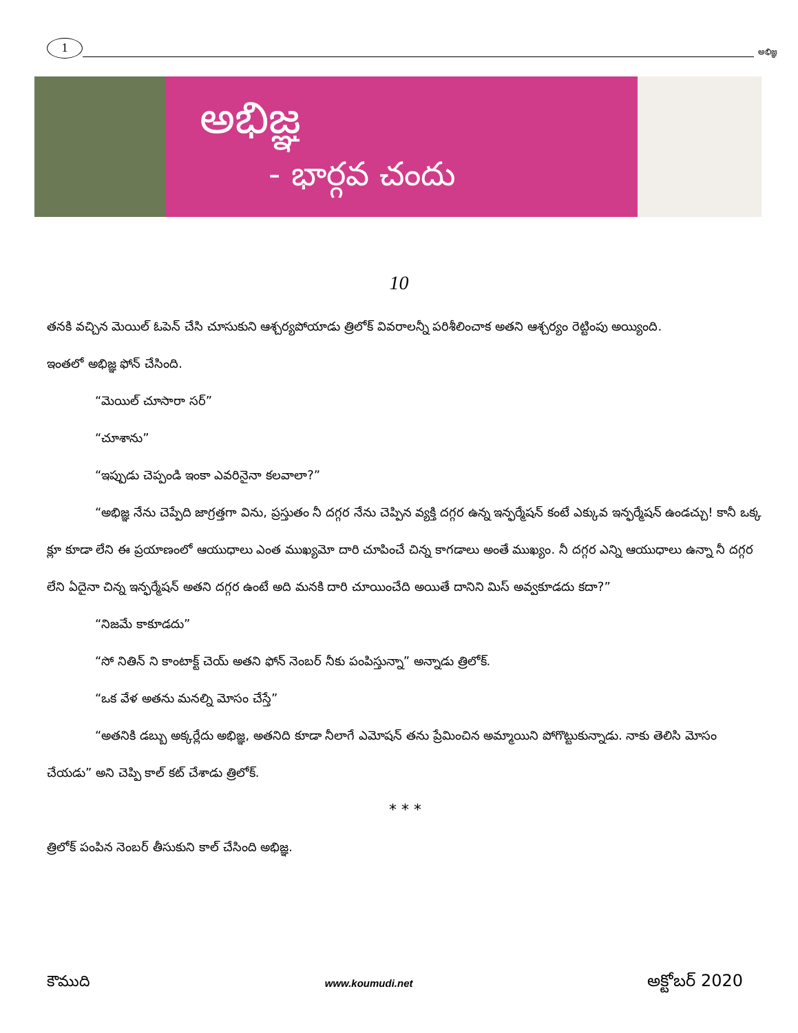1
అభిజ్ఞ
అభిజ్ఞ
- భార్గవ చందు
10
తనకి వచ్చిన మెయిల్ ఓపెన్ చేసి చూసుకుని ఆశ్చర్యపోయాడు త్రిలోక్ వివరాలన్నీ పరిశీలించాక అతని ఆశ్చర్యం రెట్టింపు అయ్యింది.
ఇంతలో అభిజ్ఞ ఫోన్ చేసింది.
“మెయిల్ చూసారా సర్”
“చూశాను”
“ఇప్పుడు చెప్పండి ఇంకా ఎవరినైనా కలవాలా?”
“అభిజ్ఞ నేను చెప్పేది జాగ్రత్తగా విను, ప్రస్తుతం నీ దగ్గర నేను చెప్పిన వ్యక్తి దగ్గర ఉన్న ఇన్ఫర్మేషన్ కంటే ఎక్కువ ఇన్ఫర్మేషన్ ఉండచ్చు! కానీ ఒక్క క్లూ కూడా లేని ఈ ప్రయాణంలో ఆయుధాలు ఎంత ముఖ్యమో దారి చూపించే చిన్న కాగడాలు అంతే ముఖ్యం. నీ దగ్గర ఎన్ని ఆయుధాలు ఉన్నా నీ దగ్గర లేని ఏదైనా చిన్న ఇన్ఫర్మేషన్ అతని దగ్గర ఉంటే అది మనకి దారి చూయించేది అయితే దానిని మిస్ అవ్వకూడదు కదా?”
“నిజమే కాకూడదు”
“సో నితిన్ ని కాంటాక్ట్ చెయ్ అతని ఫోన్ నెంబర్ నీకు పంపిస్తున్నా” అన్నాడు త్రిలోక్.
“ఒక వేళ అతను మనల్ని మోసం చేస్తే”
“అతనికి డబ్బు అక్కర్లేదు అభిజ్ఞ, అతనిది కూడా నీలాగే ఎమోషన్ తను ప్రేమించిన అమ్మాయిని పోగొట్టుకున్నాడు. నాకు తెలిసి మోసం చేయడు” అని చెప్పి కాల్ కట్ చేశాడు త్రిలోక్.
* * *
త్రిలోక్ పంపిన నెంబర్ తీసుకుని కాల్ చేసింది అభిజ్ఞ.
కౌముది www.koumudi.net అక్టోబర్ 2020